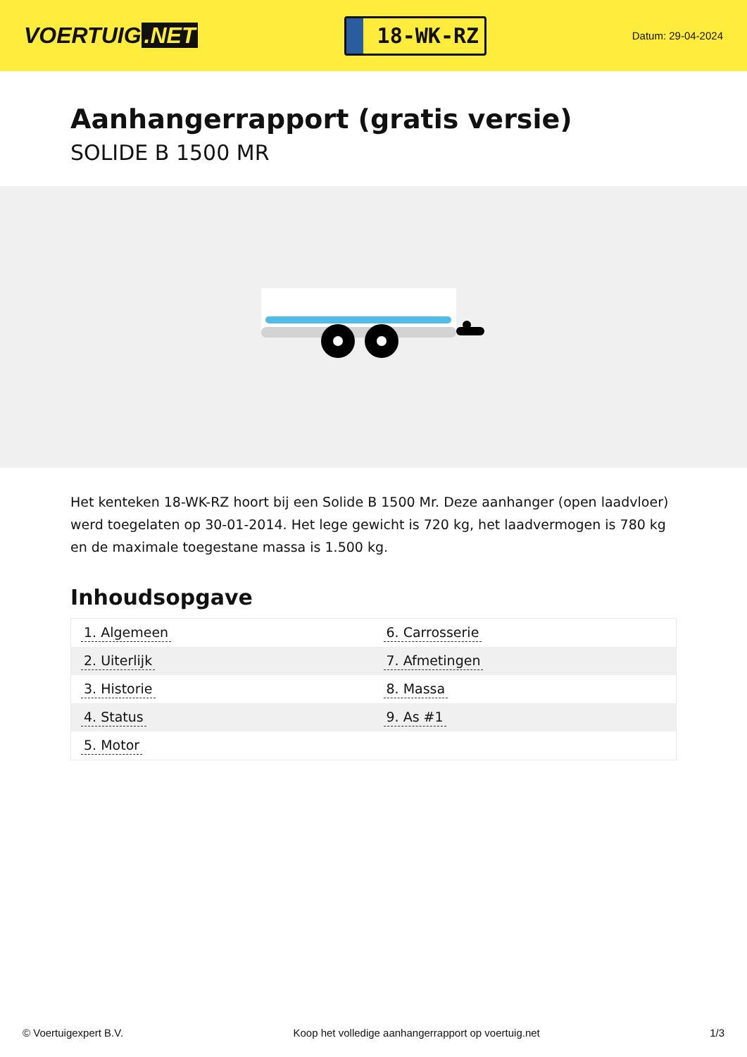VOERTUIG.NET
18-WK-RZ
Datum: 29-04-2024
Aanhangerrapport (gratis versie)
SOLIDE B 1500 MR
Het kenteken 18-WK-RZ hoort bij een Solide B 1500 Mr. Deze aanhanger (open laadvloer) werd toegelaten op 30-01-2014. Het lege gewicht is 720 kg, het laadvermogen is 780 kg en de maximale toegestane massa is 1.500 kg.
Inhoudsopgave
| 1. Algemeen | 6. Carrosserie |
| 2. Uiterlijk | 7. Afmetingen |
| 3. Historie | 8. Massa |
| 4. Status | 9. As #1 |
| 5. Motor | |
© Voertuigexpert B.V. Koop het volledige aanhangerrapport op voertuig.net 1/3